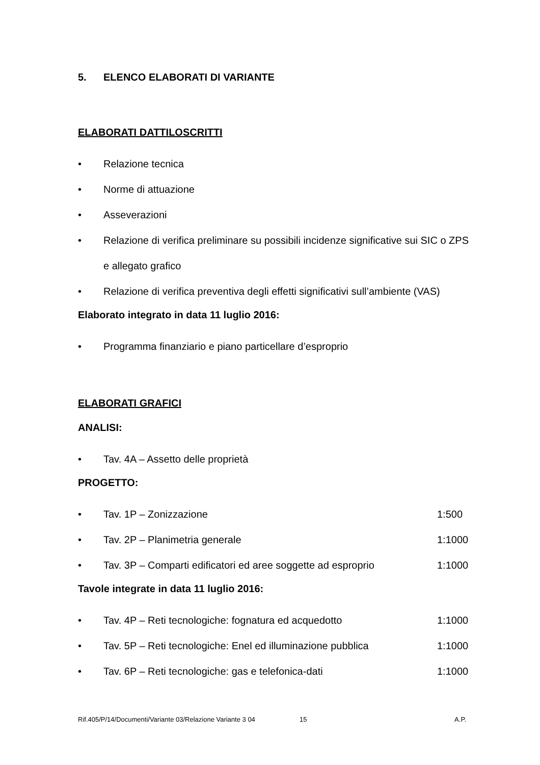5. ELENCO ELABORATI DI VARIANTE
ELABORATI DATTILOSCRITTI
• Relazione tecnica
• Norme di attuazione
• Asseverazioni
• Relazione di verifica preliminare su possibili incidenze significative sui SIC o ZPS e allegato grafico
• Relazione di verifica preventiva degli effetti significativi sull’ambiente (VAS)
Elaborato integrato in data 11 luglio 2016:
• Programma finanziario e piano particellare d’esproprio
ELABORATI GRAFICI
ANALISI:
• Tav. 4A – Assetto delle proprietà
PROGETTO:
• Tav. 1P – Zonizzazione 1:500
• Tav. 2P – Planimetria generale 1:1000
• Tav. 3P – Comparti edificatori ed aree soggette ad esproprio 1:1000
Tavole integrate in data 11 luglio 2016:
• Tav. 4P – Reti tecnologiche: fognatura ed acquedotto 1:1000
• Tav. 5P – Reti tecnologiche: Enel ed illuminazione pubblica 1:1000
• Tav. 6P – Reti tecnologiche: gas e telefonica-dati 1:1000
Rif.405/P/14/Documenti/Variante 03/Relazione Variante 3 04 15 A.P.